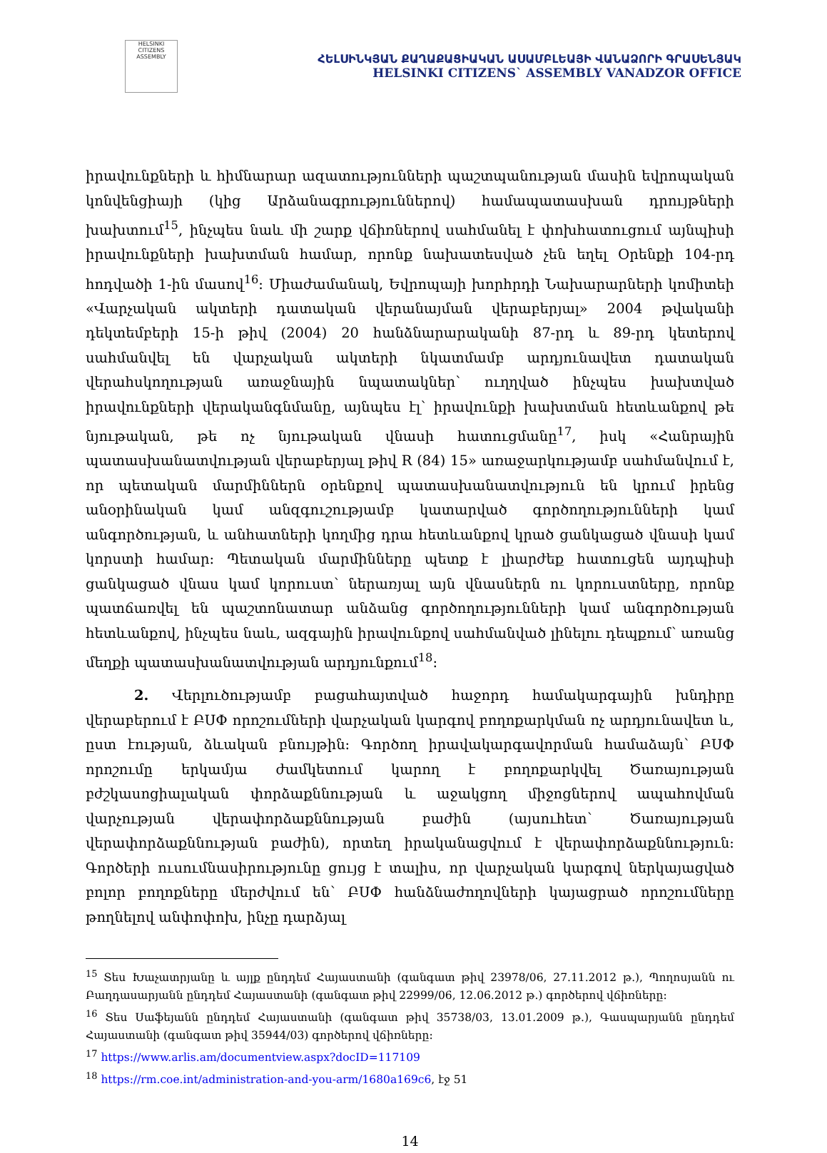HELSINKI CITIZENS ASSEMBLY
ՀԵԼՍԻՆԿՅԱՆ ՔԱՂԱՔԱՑԻԱԿԱՆ ԱՍԱՄԲԼԵԱՅԻ ՎԱՆԱՁՈՐԻ ԳՐԱՍԵՆՅԱԿ
HELSINKI CITIZENS` ASSEMBLY VANADZOR OFFICE
իրավունքների և հիմնարար ազատությունների պաշտպանության մասին եվրոպական կոնվենցիայի (կից Արձանագրություններով) համապատասխան դրույթների խախտում<sup>15</sup>, ինչպես նաև մի շարք վճիռներով սահմանել է փոխհատուցում այնպիսի իրավունքների խախտման համար, որոնք նախատեսված չեն եղել Օրենքի 104-րդ հոդվածի 1-ին մասով<sup>16</sup>։ Միաժամանակ, Եվրոպայի խորհրդի Նախարարների կոմիտեի «Վարչական ակտերի դատական վերանայման վերաբերյալ» 2004 թվականի դեկտեմբերի 15-ի թիվ (2004) 20 հանձնարարականի 87-րդ և 89-րդ կետերով սահմանվել են վարչական ակտերի նկատմամբ արդյունավետ դատական վերահսկողության առաջնային նպատակներ՝ ուղղված ինչպես խախտված իրավունքների վերականգնմանը, այնպես էլ՝ իրավունքի խախտման հետևանքով թե նյութական, թե ոչ նյութական վնասի հատուցմանը<sup>17</sup>, իսկ «Հանրային պատասխանատվության վերաբերյալ թիվ R (84) 15» առաջարկությամբ սահմանվում է, որ պետական մարմիններն օրենքով պատասխանատվություն են կրում իրենց անօրինական կամ անզգուշությամբ կատարված գործողությունների կամ անգործության, և անհատների կողմից դրա հետևանքով կրած ցանկացած վնասի կամ կորստի համար։ Պետական մարմինները պետք է լիարժեք հատուցեն այդպիսի ցանկացած վնաս կամ կորուստ՝ ներառյալ այն վնասներն ու կորուստները, որոնք պատճառվել են պաշտոնատար անձանց գործողությունների կամ անգործության հետևանքով, ինչպես նաև, ազգային իրավունքով սահմանված լինելու դեպքում՝ առանց մեղքի պատասխանատվության արդյունքում<sup>18</sup>։
2. Վերլուծությամբ բացահայտված հաջորդ համակարգային խնդիրը վերաբերում է ԲՍՓ որոշումների վարչական կարգով բողոքարկման ոչ արդյունավետ և, ըստ էության, ձևական բնույթին։ Գործող իրավակարգավորման համաձայն՝ ԲՍՓ որոշումը երկամյա ժամկետում կարող է բողոքարկվել Ծառայության բժշկասոցիալական փորձաքննության և աջակցող միջոցներով ապահովման վարչության վերափորձաքննության բաժին (այսուհետ՝ Ծառայության վերափորձաքննության բաժին), որտեղ իրականացվում է վերափորձաքննություն։ Գործերի ուսումնասիրությունը ցույց է տալիս, որ վարչական կարգով ներկայացված բոլոր բողոքները մերժվում են՝ ԲՍՓ հանձնաժողովների կայացրած որոշումները թողնելով անփոփոխ, ինչը դարձյալ
<sup>15</sup> Տես Խաչատրյանը և այլք ընդդեմ Հայաստանի (գանգատ թիվ 23978/06, 27.11.2012 թ.), Պողոսյանն ու Բաղդասարյանն ընդդեմ Հայաստանի (գանգատ թիվ 22999/06, 12.06.2012 թ.) գործերով վճիռները։
<sup>16</sup> Տես Սաֆեյանն ընդդեմ Հայաստանի (գանգատ թիվ 35738/03, 13.01.2009 թ.), Գասպարյանն ընդդեմ Հայաստանի (գանգատ թիվ 35944/03) գործերով վճիռները։
<sup>17</sup> https://www.arlis.am/documentview.aspx?docID=117109
<sup>18</sup> https://rm.coe.int/administration-and-you-arm/1680a169c6, էջ 51
14